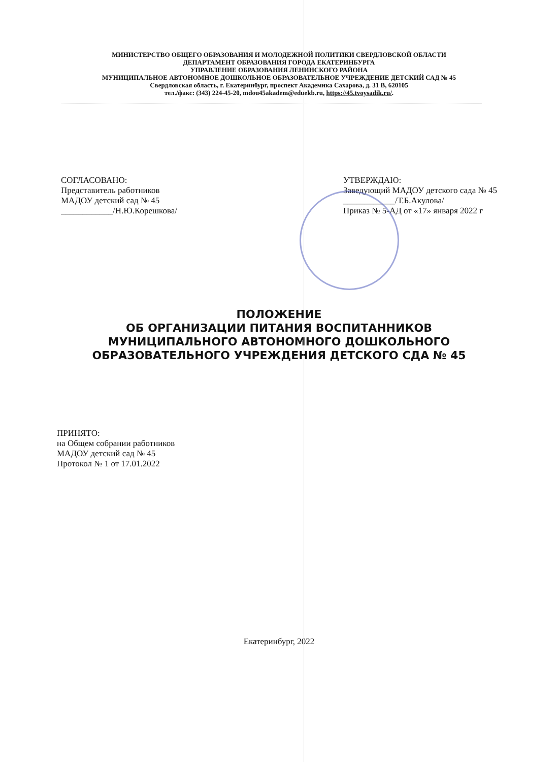МИНИСТЕРСТВО ОБЩЕГО ОБРАЗОВАНИЯ И МОЛОДЕЖНОЙ ПОЛИТИКИ СВЕРДЛОВСКОЙ ОБЛАСТИ
ДЕПАРТАМЕНТ ОБРАЗОВАНИЯ ГОРОДА ЕКАТЕРИНБУРГА
УПРАВЛЕНИЕ ОБРАЗОВАНИЯ ЛЕНИНСКОГО РАЙОНА
МУНИЦИПАЛЬНОЕ АВТОНОМНОЕ ДОШКОЛЬНОЕ ОБРАЗОВАТЕЛЬНОЕ УЧРЕЖДЕНИЕ ДЕТСКИЙ САД № 45
Свердловская область, г. Екатеринбург, проспект Академика Сахарова, д. 31 В, 620105
тел./факс: (343) 224-45-20, mdou45akadem@eduekb.ru, https://45.tvoysadik.ru/.
СОГЛАСОВАНО:
Представитель работников
МАДОУ детский сад № 45
____________/Н.Ю.Корешкова/
УТВЕРЖДАЮ:
Заведующий МАДОУ детского сада № 45
____________/Т.Б.Акулова/
Приказ № 5-АД от «17» января 2022 г
ПОЛОЖЕНИЕ
ОБ ОРГАНИЗАЦИИ ПИТАНИЯ ВОСПИТАННИКОВ
МУНИЦИПАЛЬНОГО АВТОНОМНОГО ДОШКОЛЬНОГО
ОБРАЗОВАТЕЛЬНОГО УЧРЕЖДЕНИЯ ДЕТСКОГО СДА № 45
ПРИНЯТО:
на Общем собрании работников
МАДОУ детский сад № 45
Протокол № 1 от 17.01.2022
Екатеринбург, 2022